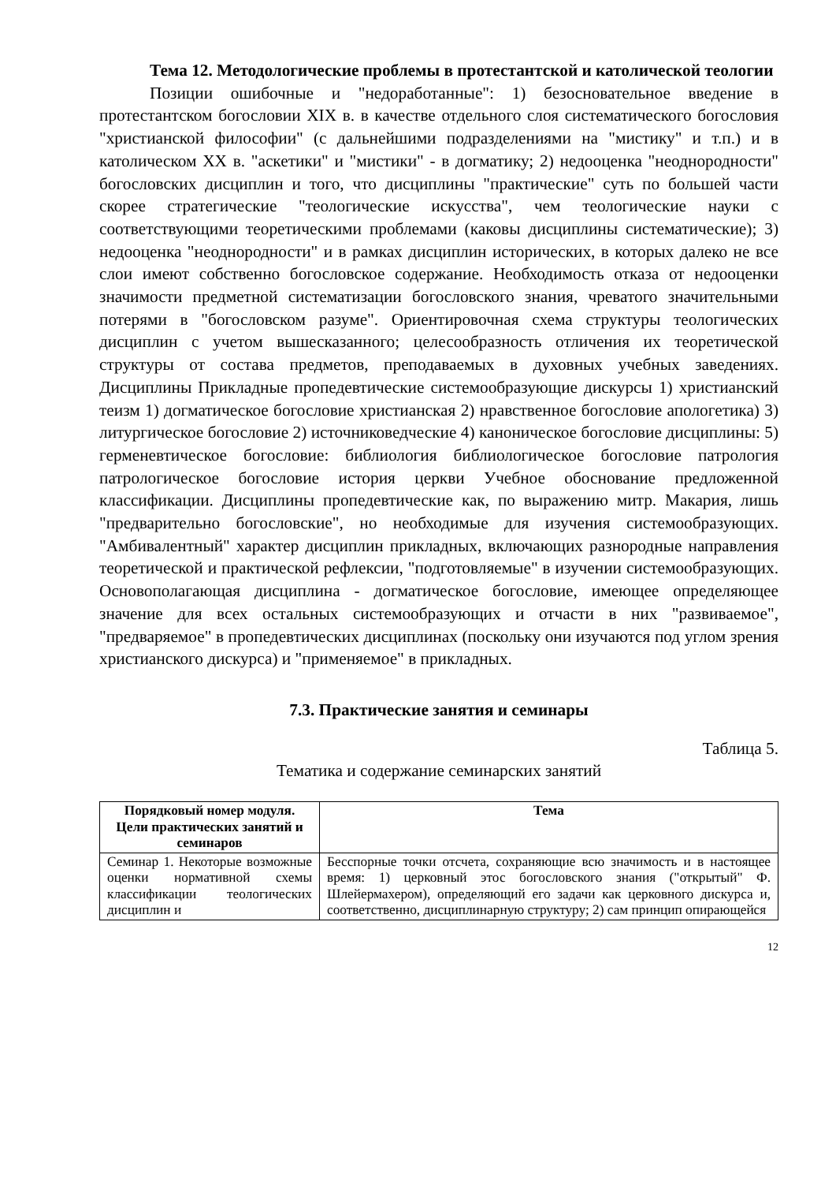Тема 12. Методологические проблемы в протестантской и католической теологии
Позиции ошибочные и "недоработанные": 1) безосновательное введение в протестантском богословии XIX в. в качестве отдельного слоя систематического богословия "христианской философии" (с дальнейшими подразделениями на "мистику" и т.п.) и в католическом XX в. "аскетики" и "мистики" - в догматику; 2) недооценка "неоднородности" богословских дисциплин и того, что дисциплины "практические" суть по большей части скорее стратегические "теологические искусства", чем теологические науки с соответствующими теоретическими проблемами (каковы дисциплины систематические); 3) недооценка "неоднородности" и в рамках дисциплин исторических, в которых далеко не все слои имеют собственно богословское содержание. Необходимость отказа от недооценки значимости предметной систематизации богословского знания, чреватого значительными потерями в "богословском разуме". Ориентировочная схема структуры теологических дисциплин с учетом вышесказанного; целесообразность отличения их теоретической структуры от состава предметов, преподаваемых в духовных учебных заведениях. Дисциплины Прикладные пропедевтические системообразующие дискурсы 1) христианский теизм 1) догматическое богословие христианская 2) нравственное богословие апологетика) 3) литургическое богословие 2) источниковедческие 4) каноническое богословие дисциплины: 5) герменевтическое богословие: библиология библиологическое богословие патрология патрологическое богословие история церкви Учебное обоснование предложенной классификации. Дисциплины пропедевтические как, по выражению митр. Макария, лишь "предварительно богословские", но необходимые для изучения системообразующих. "Амбивалентный" характер дисциплин прикладных, включающих разнородные направления теоретической и практической рефлексии, "подготовляемые" в изучении системообразующих. Основополагающая дисциплина - догматическое богословие, имеющее определяющее значение для всех остальных системообразующих и отчасти в них "развиваемое", "предваряемое" в пропедевтических дисциплинах (поскольку они изучаются под углом зрения христианского дискурса) и "применяемое" в прикладных.
7.3. Практические занятия и семинары
Таблица 5.
Тематика и содержание семинарских занятий
| Порядковый номер модуля. Цели практических занятий и семинаров | Тема |
| --- | --- |
| Семинар 1. Некоторые возможные оценки нормативной схемы классификации теологических дисциплин и | Бесспорные точки отсчета, сохраняющие всю значимость и в настоящее время: 1) церковный этос богословского знания ("открытый" Ф. Шлейермахером), определяющий его задачи как церковного дискурса и, соответственно, дисциплинарную структуру; 2) сам принцип опирающейся |
12